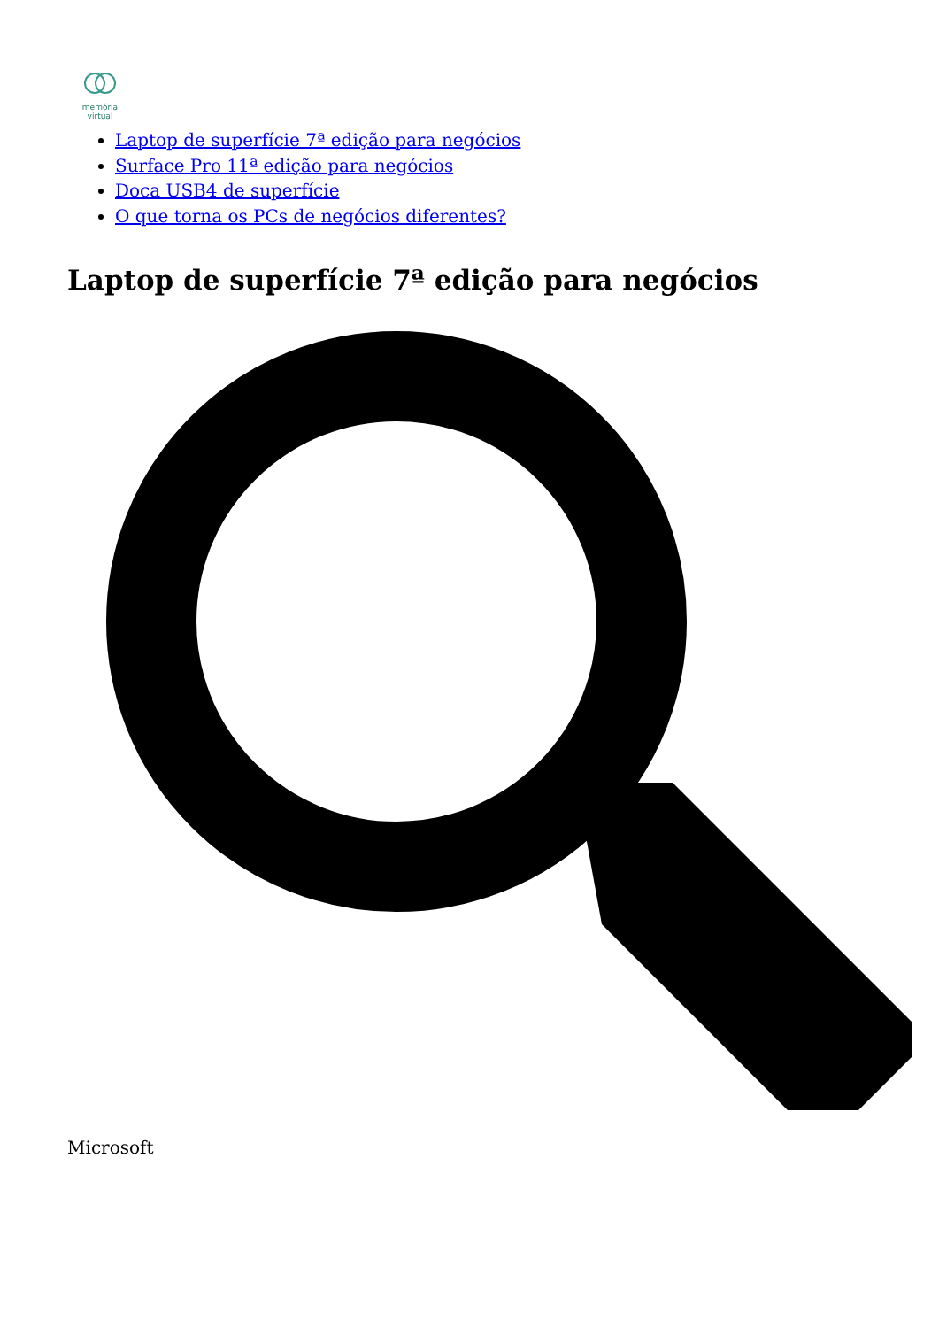memória
virtual
Laptop de superfície 7ª edição para negócios
Surface Pro 11ª edição para negócios
Doca USB4 de superfície
O que torna os PCs de negócios diferentes?
Laptop de superfície 7ª edição para negócios
Microsoft